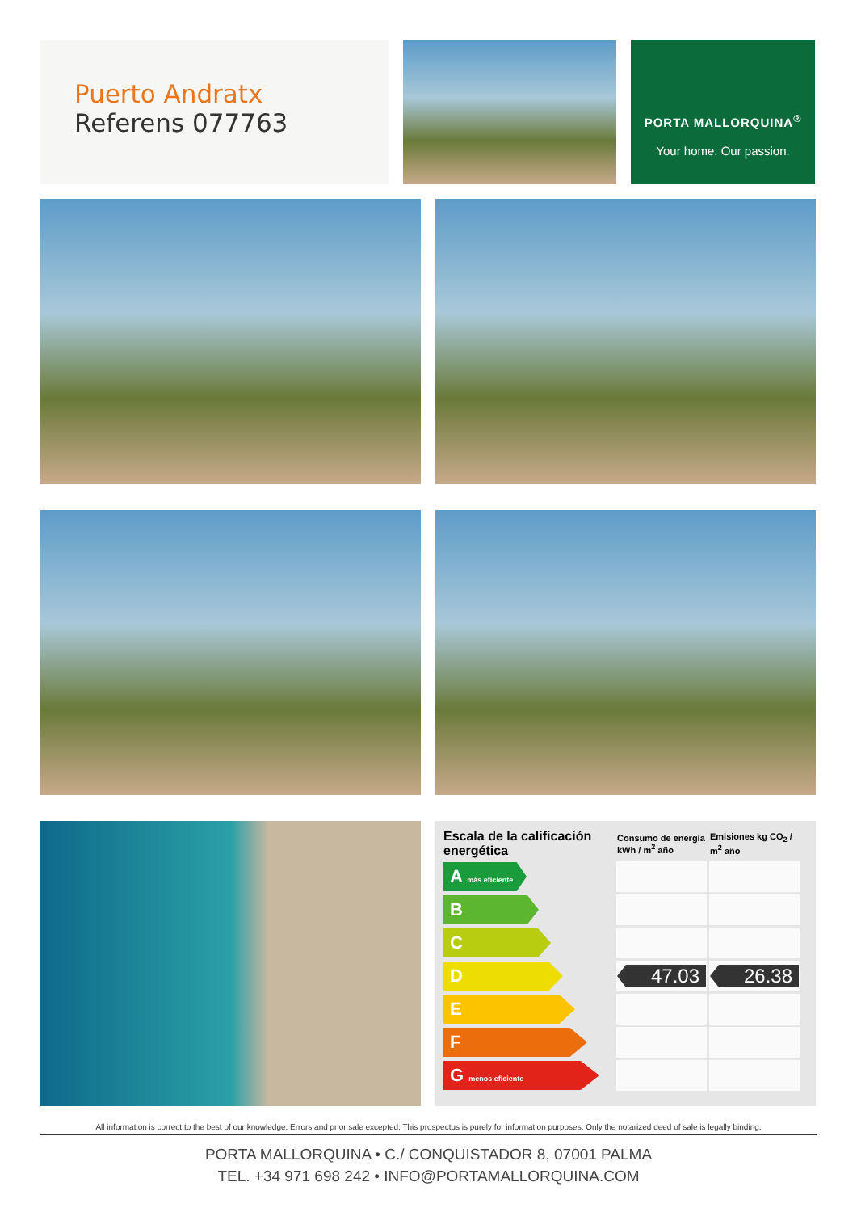Puerto Andratx
Referens 077763
PORTA MALLORQUINA<sup>®</sup>
Your home. Our passion.
| Escala de la calificación energética | Consumo de energía kWh / m<sup>2</sup> año | Emisiones kg CO<sub>2</sub> / m<sup>2</sup> año |
| --- | --- | --- |
| A más eficiente | | |
| B | | |
| C | | |
| D | 47.03 | 26.38 |
| E | | |
| F | | |
| G menos eficiente | | |
All information is correct to the best of our knowledge. Errors and prior sale excepted. This prospectus is purely for information purposes. Only the notarized deed of sale is legally binding.
PORTA MALLORQUINA • C./ CONQUISTADOR 8, 07001 PALMA
TEL. +34 971 698 242 • INFO@PORTAMALLORQUINA.COM